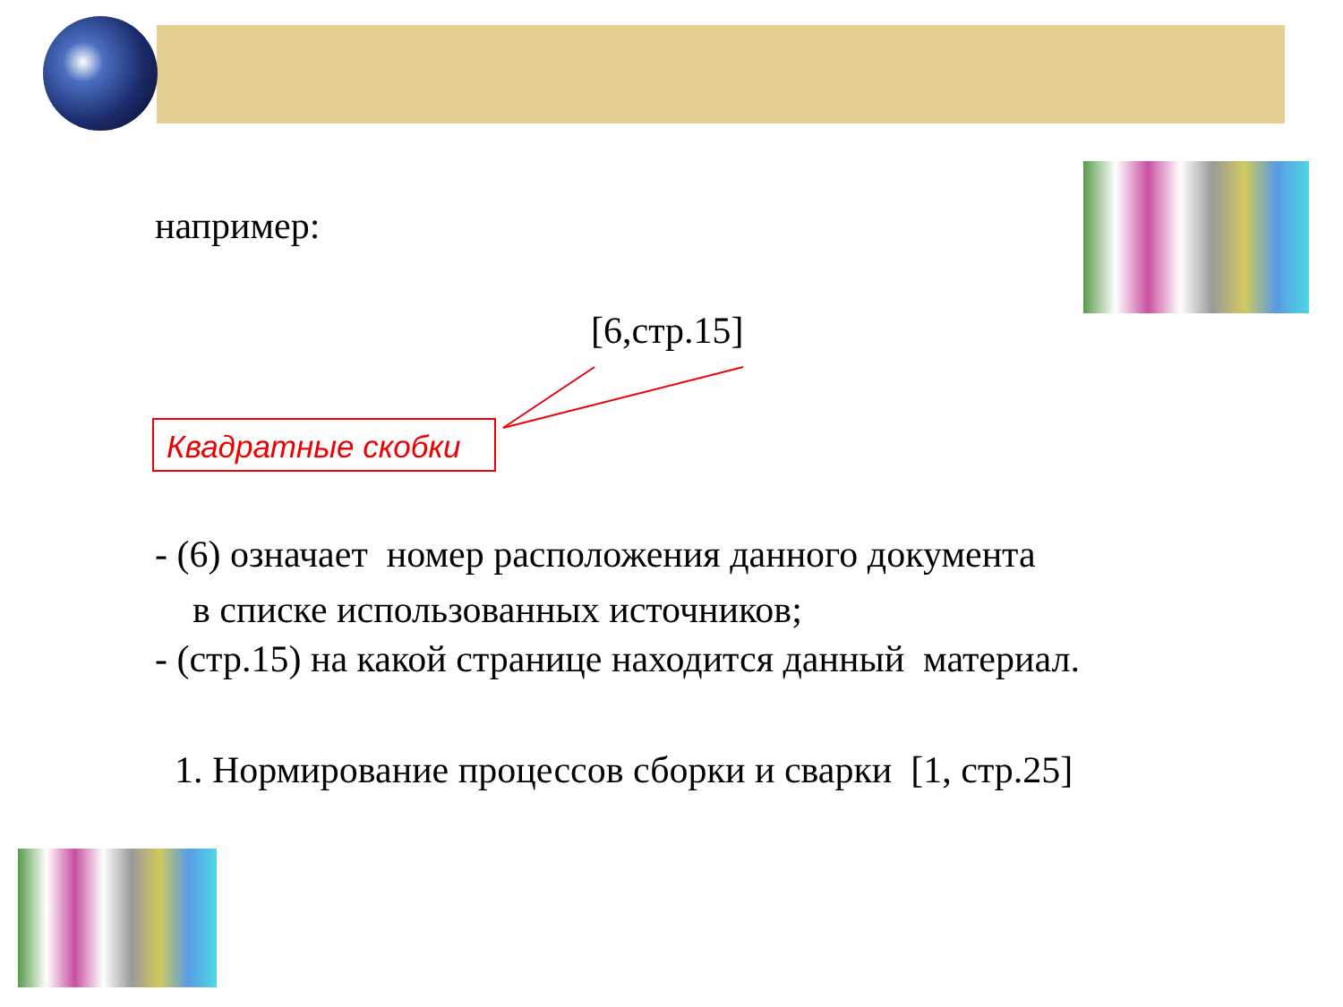например:
[6,стр.15]
Квадратные скобки
- (6) означает номер расположения данного документа
в списке использованных источников;
- (стр.15) на какой странице находится данный материал.
1. Нормирование процессов сборки и сварки [1, стр.25]